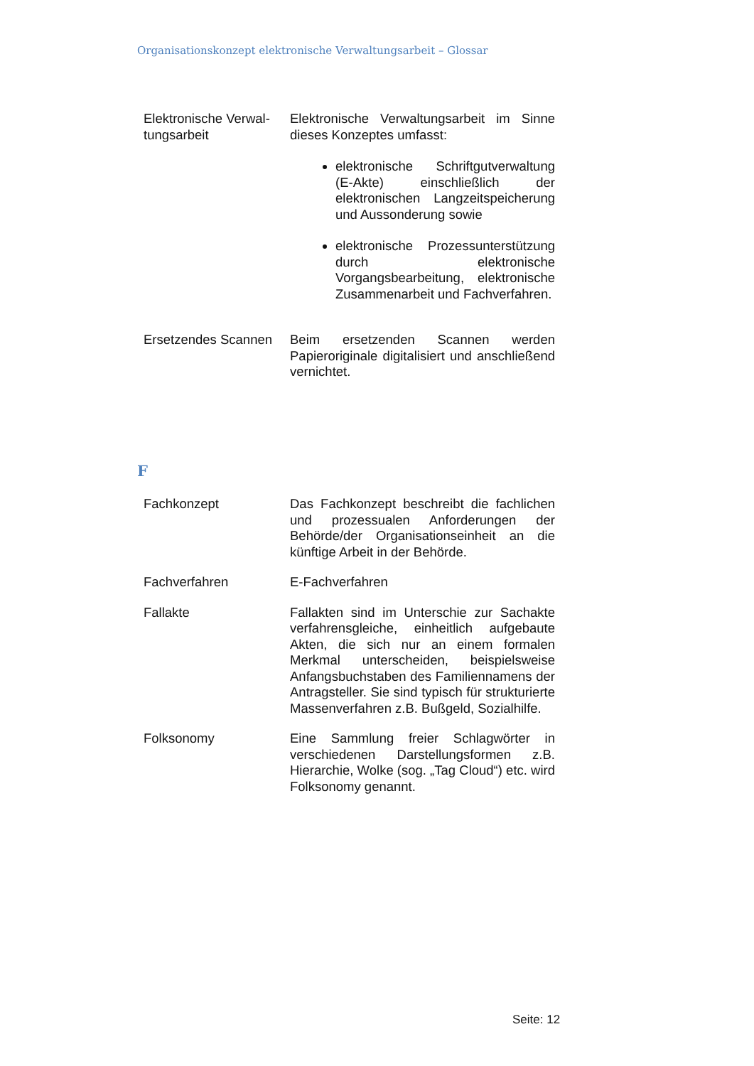Organisationskonzept elektronische Verwaltungsarbeit – Glossar
| Elektronische Verwal­tungsarbeit | Elektronische Verwaltungsarbeit im Sinne dieses Konzeptes umfasst: elektronische Schriftgutverwaltung (E-Akte) einschließlich der elektronischen Langzeitspeicherung und Aussonderung sowie elektronische Prozessunterstützung durch elektronische Vorgangsbearbeitung, elektronische Zusammenarbeit und Fachverfahren. |
| Ersetzendes Scannen | Beim ersetzenden Scannen werden Papieroriginale digitalisiert und anschließend vernichtet. |
F
| Fachkonzept | Das Fachkonzept beschreibt die fachlichen und prozessualen Anforderungen der Behörde/der Organisationseinheit an die künftige Arbeit in der Behörde. |
| Fachverfahren | E-Fachverfahren |
| Fallakte | Fallakten sind im Unterschie zur Sachakte verfahrensgleiche, einheitlich aufgebaute Akten, die sich nur an einem formalen Merkmal unterscheiden, beispielsweise Anfangsbuchstaben des Familiennamens der Antragsteller. Sie sind typisch für strukturierte Massenverfahren z.B. Bußgeld, Sozialhilfe. |
| Folksonomy | Eine Sammlung freier Schlagwörter in verschiedenen Darstellungsformen z.B. Hierarchie, Wolke (sog. „Tag Cloud“) etc. wird Folksonomy genannt. |
Seite: 12